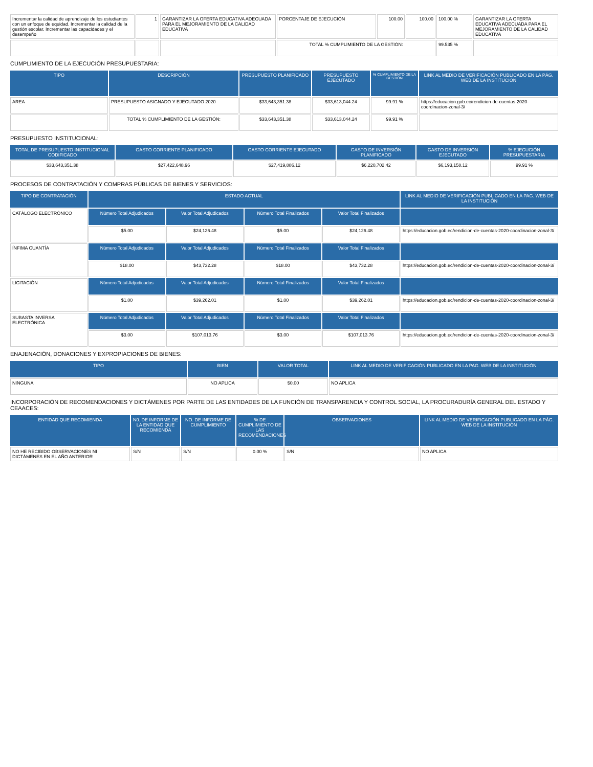| Incrementar la calidad de aprendizaje de los estudiantes con un enfoque de equidad. Incrementar la calidad de la gestión escolar. Incrementar las capacidades y el desempeño | 1 | GARANTIZAR LA OFERTA EDUCATIVA ADECUADA PARA EL MEJORAMIENTO DE LA CALIDAD EDUCATIVA | PORCENTAJE DE EJECUCIÓN | 100.00 | 100.00 | 100.00 % | GARANTIZAR LA OFERTA EDUCATIVA ADECUADA PARA EL MEJORAMIENTO DE LA CALIDAD EDUCATIVA |
| | | | TOTAL % CUMPLIMIENTO DE LA GESTIÓN: | | | 99.535 % | |
CUMPLIMIENTO DE LA EJECUCIÓN PRESUPUESTARIA:
| TIPO | DESCRIPCIÓN | PRESUPUESTO PLANIFICADO | PRESUPUESTO EJECUTADO | % CUMPLIMIENTO DE LA GESTIÓN | LINK AL MEDIO DE VERIFICACIÓN PUBLICADO EN LA PÁG. WEB DE LA INSTITUCIÓN |
| --- | --- | --- | --- | --- | --- |
| AREA | PRESUPUESTO ASIGNADO Y EJECUTADO 2020 | $33,643,351.38 | $33,613,044.24 | 99.91 % | https://educacion.gob.ec/rendicion-de-cuentas-2020-coordinacion-zonal-3/ |
| | TOTAL % CUMPLIMIENTO DE LA GESTIÓN: | $33,643,351.38 | $33,613,044.24 | 99.91 % | |
PRESUPUESTO INSTITUCIONAL:
| TOTAL DE PRESUPUESTO INSTITUCIONAL CODIFICADO | GASTO CORRIENTE PLANIFICADO | GASTO CORRIENTE EJECUTADO | GASTO DE INVERSIÓN PLANIFICADO | GASTO DE INVERSIÓN EJECUTADO | % EJECUCIÓN PRESUPUESTARIA |
| --- | --- | --- | --- | --- | --- |
| $33,643,351.38 | $27,422,648.96 | $27,419,886.12 | $6,220,702.42 | $6,193,158.12 | 99.91 % |
PROCESOS DE CONTRATACIÓN Y COMPRAS PÚBLICAS DE BIENES Y SERVICIOS:
| TIPO DE CONTRATACIÓN | ESTADO ACTUAL | | | | LINK AL MEDIO DE VERIFICACIÓN PUBLICADO EN LA PAG. WEB DE LA INSTITUCIÓN |
| --- | --- | --- | --- | --- | --- |
| CATÁLOGO ELECTRÓNICO | Número Total Adjudicados | Valor Total Adjudicados | Número Total Finalizados | Valor Total Finalizados | |
| | $5.00 | $24,126.48 | $5.00 | $24,126.48 | https://educacion.gob.ec/rendicion-de-cuentas-2020-coordinacion-zonal-3/ |
| ÍNFIMA CUANTÍA | Número Total Adjudicados | Valor Total Adjudicados | Número Total Finalizados | Valor Total Finalizados | |
| | $18.00 | $43,732.28 | $18.00 | $43,732.28 | https://educacion.gob.ec/rendicion-de-cuentas-2020-coordinacion-zonal-3/ |
| LICITACIÓN | Número Total Adjudicados | Valor Total Adjudicados | Número Total Finalizados | Valor Total Finalizados | |
| | $1.00 | $39,262.01 | $1.00 | $39,262.01 | https://educacion.gob.ec/rendicion-de-cuentas-2020-coordinacion-zonal-3/ |
| SUBASTA INVERSA ELECTRÓNICA | Número Total Adjudicados | Valor Total Adjudicados | Número Total Finalizados | Valor Total Finalizados | |
| | $3.00 | $107,013.76 | $3.00 | $107,013.76 | https://educacion.gob.ec/rendicion-de-cuentas-2020-coordinacion-zonal-3/ |
ENAJENACIÓN, DONACIONES Y EXPROPIACIONES DE BIENES:
| TIPO | BIEN | VALOR TOTAL | LINK AL MEDIO DE VERIFICACIÓN PUBLICADO EN LA PAG. WEB DE LA INSTITUCIÓN |
| --- | --- | --- | --- |
| NINGUNA | NO APLICA | $0.00 | NO APLICA |
INCORPORACIÓN DE RECOMENDACIONES Y DICTÁMENES POR PARTE DE LAS ENTIDADES DE LA FUNCIÓN DE TRANSPARENCIA Y CONTROL SOCIAL, LA PROCURADURÍA GENERAL DEL ESTADO Y CEAACES:
| ENTIDAD QUE RECOMIENDA | N0. DE INFORME DE LA ENTIDAD QUE RECOMIENDA | NO. DE INFORME DE CUMPLIMIENTO | % DE CUMPLIMIENTO DE LAS RECOMENDACIONES | OBSERVACIONES | LINK AL MEDIO DE VERIFICACIÓN PUBLICADO EN LA PÁG. WEB DE LA INSTITUCIÓN |
| --- | --- | --- | --- | --- | --- |
| NO HE RECIBIDO OBSERVACIONES NI DICTÁMENES EN EL AÑO ANTERIOR | S/N | S/N | 0.00 % | S/N | NO APLICA |